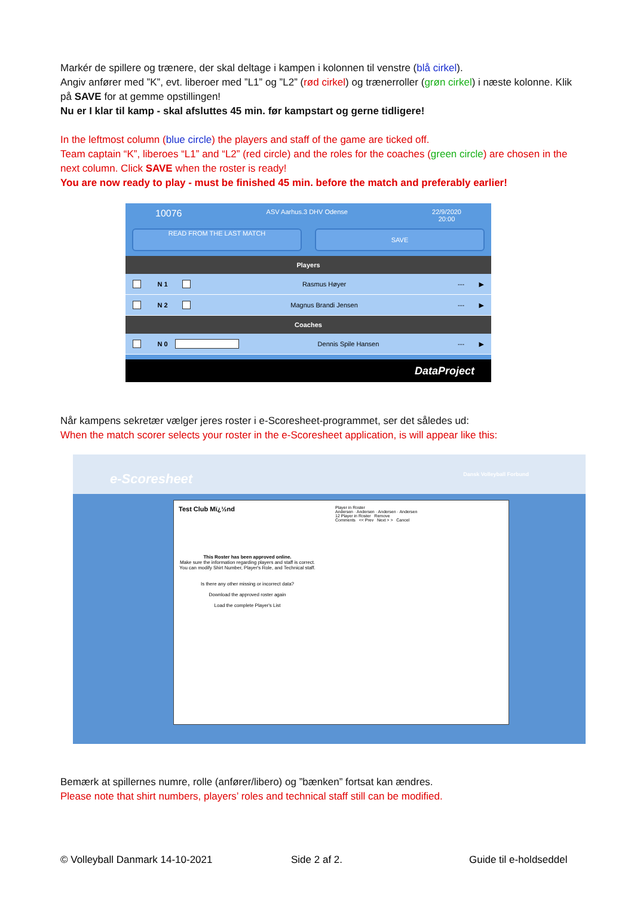Markér de spillere og trænere, der skal deltage i kampen i kolonnen til venstre (blå cirkel).
Angiv anfører med ”K”, evt. liberoer med ”L1” og ”L2” (rød cirkel) og trænerroller (grøn cirkel) i næste kolonne. Klik på SAVE for at gemme opstillingen!
Nu er I klar til kamp - skal afsluttes 45 min. før kampstart og gerne tidligere!
In the leftmost column (blue circle) the players and staff of the game are ticked off.
Team captain “K”, liberoes “L1” and “L2” (red circle) and the roles for the coaches (green circle) are chosen in the next column. Click SAVE when the roster is ready!
You are now ready to play - must be finished 45 min. before the match and preferably earlier!
10076 ASV Aarhus.3 DHV Odense 22/9/2020
20:00
READ FROM THE LAST MATCH SAVE
Players
N 1 Rasmus Høyer --- ▶
N 2 Magnus Brandi Jensen --- ▶
Coaches
N 0 Dennis Spile Hansen --- ▶
DataProject
Når kampens sekretær vælger jeres roster i e-Scoresheet-programmet, ser det således ud:
When the match scorer selects your roster in the e-Scoresheet application, is will appear like this:
e-Scoresheet Dansk Volleyball Forbund
Test Club Mï¿½nd
This Roster has been approved online.
Make sure the information regarding players and staff is correct.
You can modify Shirt Number, Player's Role, and Technical staff.
Is there any other missing or incorrect data?
Download the approved roster again
Load the complete Player's List
Player in Roster
Andersen · Andersen · Andersen · Andersen
12 Player in Roster Remove
Comments << Prev Next > > Cancel
Bemærk at spillernes numre, rolle (anfører/libero) og ”bænken” fortsat kan ændres.
Please note that shirt numbers, players’ roles and technical staff still can be modified.
© Volleyball Danmark 14-10-2021
Side 2 af 2. Guide til e-holdseddel